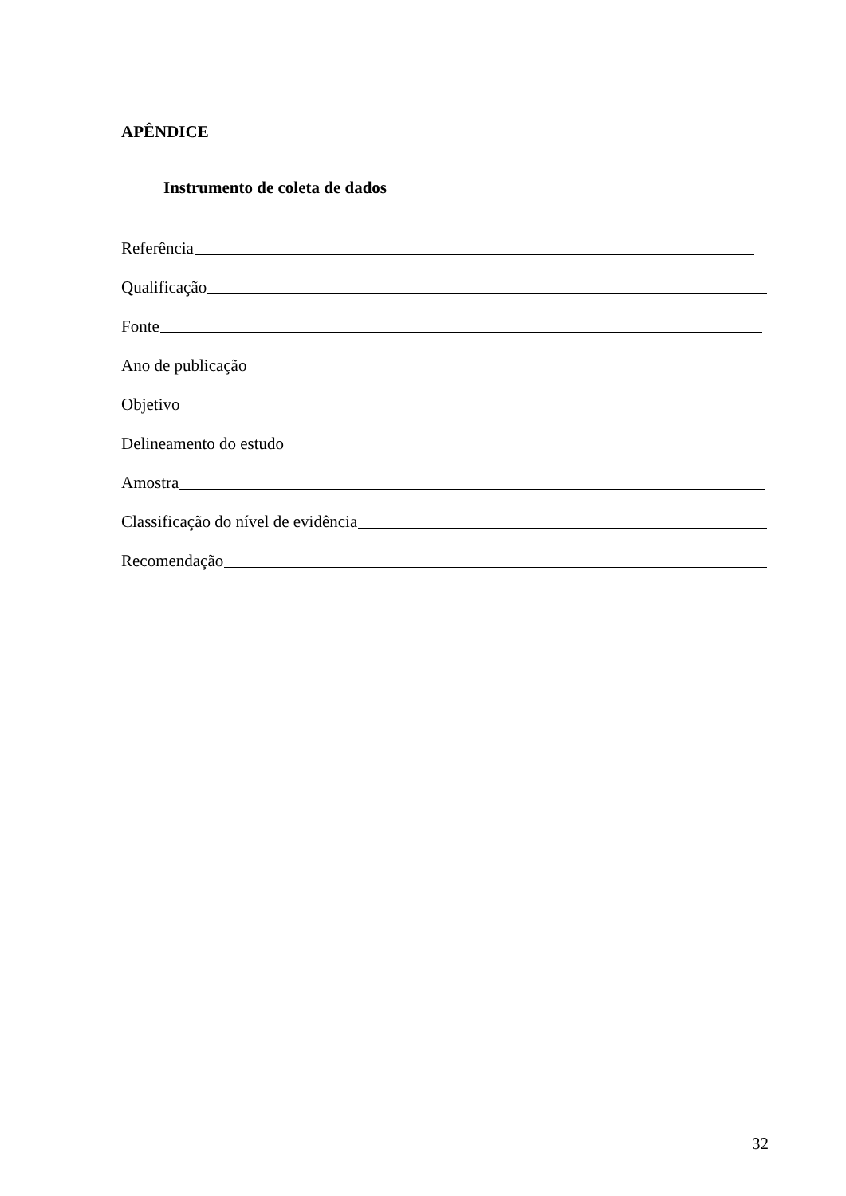APÊNDICE
Instrumento de coleta de dados
Referência
Qualificação
Fonte
Ano de publicação
Objetivo
Delineamento do estudo
Amostra
Classificação do nível de evidência
Recomendação
32